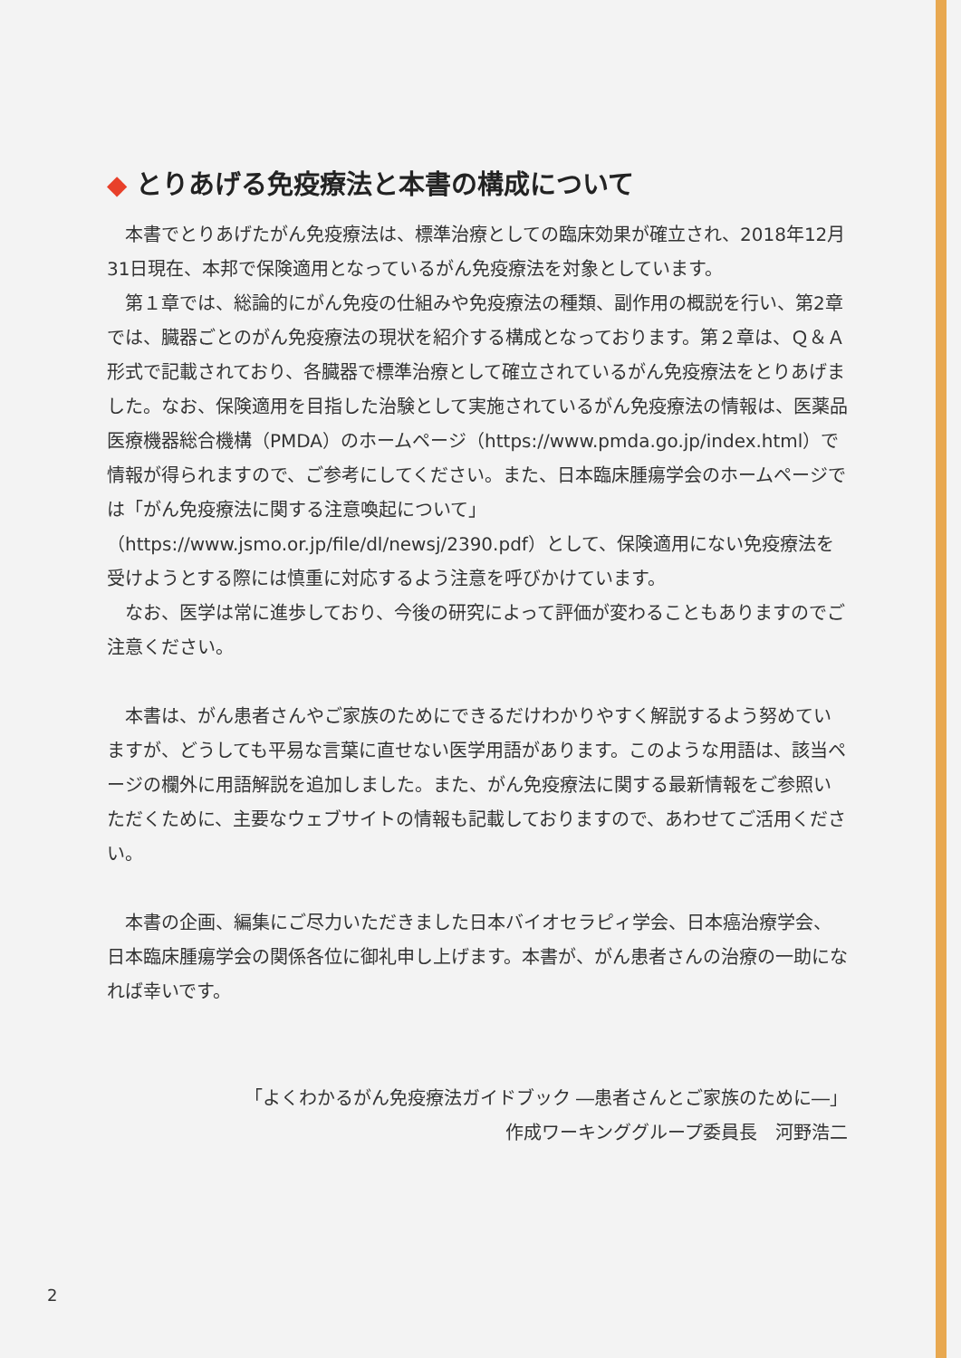◆ とりあげる免疫療法と本書の構成について
本書でとりあげたがん免疫療法は、標準治療としての臨床効果が確立され、2018年12月31日現在、本邦で保険適用となっているがん免疫療法を対象としています。
第１章では、総論的にがん免疫の仕組みや免疫療法の種類、副作用の概説を行い、第2章では、臓器ごとのがん免疫療法の現状を紹介する構成となっております。第２章は、Ｑ＆Ａ 形式で記載されており、各臓器で標準治療として確立されているがん免疫療法をとりあげました。なお、保険適用を目指した治験として実施されているがん免疫療法の情報は、医薬品医療機器総合機構（PMDA）のホームページ（https://www.pmda.go.jp/index.html）で情報が得られますので、ご参考にしてください。また、日本臨床腫瘍学会のホームページでは「がん免疫療法に関する注意喚起について」（https://www.jsmo.or.jp/file/dl/newsj/2390.pdf）として、保険適用にない免疫療法を受けようとする際には慎重に対応するよう注意を呼びかけています。
なお、医学は常に進歩しており、今後の研究によって評価が変わることもありますのでご注意ください。
本書は、がん患者さんやご家族のためにできるだけわかりやすく解説するよう努めていますが、どうしても平易な言葉に直せない医学用語があります。このような用語は、該当ページの欄外に用語解説を追加しました。また、がん免疫療法に関する最新情報をご参照いただくために、主要なウェブサイトの情報も記載しておりますので、あわせてご活用ください。
本書の企画、編集にご尽力いただきました日本バイオセラピィ学会、日本癌治療学会、日本臨床腫瘍学会の関係各位に御礼申し上げます。本書が、がん患者さんの治療の一助になれば幸いです。
「よくわかるがん免疫療法ガイドブック ―患者さんとご家族のために―」
作成ワーキンググループ委員長　河野浩二
2